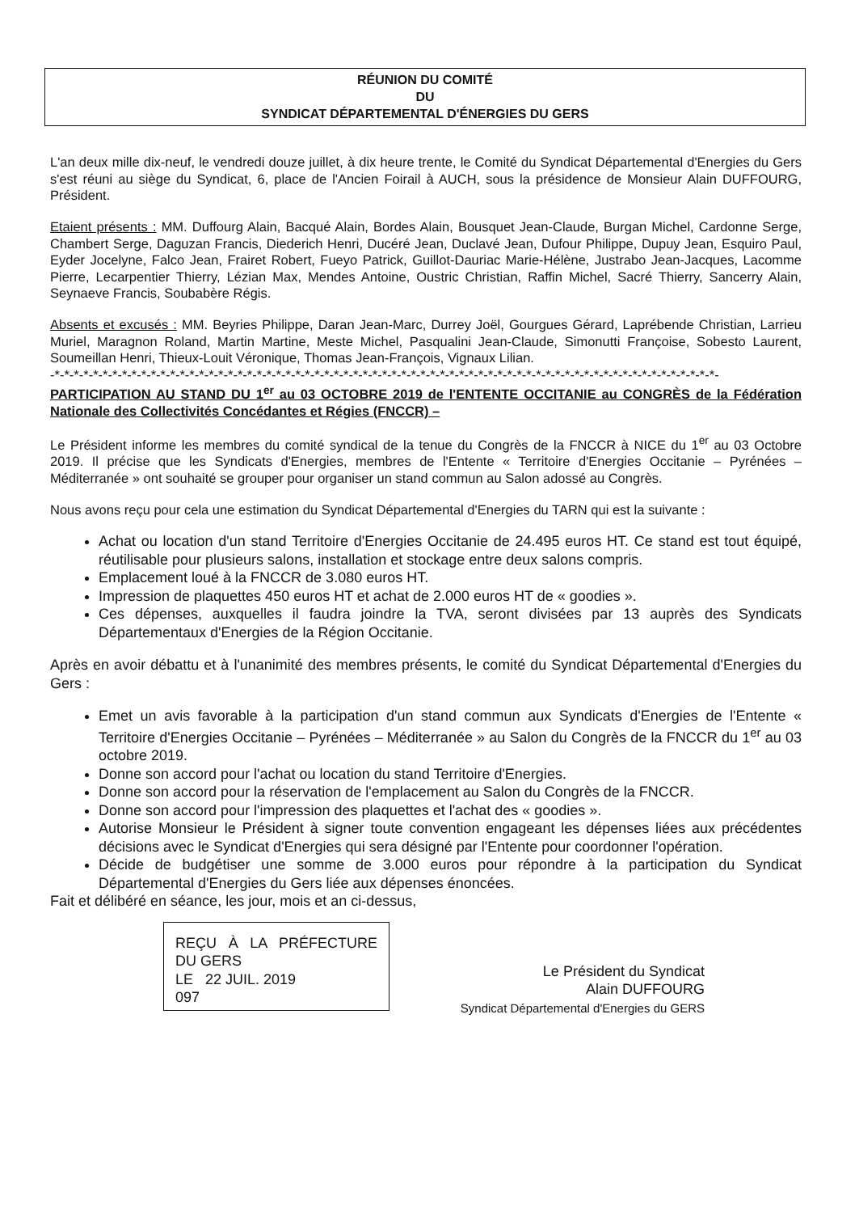RÉUNION DU COMITÉ
DU
SYNDICAT DÉPARTEMENTAL D'ÉNERGIES DU GERS
L'an deux mille dix-neuf, le vendredi douze juillet, à dix heure trente, le Comité du Syndicat Départemental d'Energies du Gers s'est réuni au siège du Syndicat, 6, place de l'Ancien Foirail à AUCH, sous la présidence de Monsieur Alain DUFFOURG, Président.
Etaient présents : MM. Duffourg Alain, Bacqué Alain, Bordes Alain, Bousquet Jean-Claude, Burgan Michel, Cardonne Serge, Chambert Serge, Daguzan Francis, Diederich Henri, Ducéré Jean, Duclavé Jean, Dufour Philippe, Dupuy Jean, Esquiro Paul, Eyder Jocelyne, Falco Jean, Frairet Robert, Fueyo Patrick, Guillot-Dauriac Marie-Hélène, Justrabo Jean-Jacques, Lacomme Pierre, Lecarpentier Thierry, Lézian Max, Mendes Antoine, Oustric Christian, Raffin Michel, Sacré Thierry, Sancerry Alain, Seynaeve Francis, Soubabère Régis.
Absents et excusés : MM. Beyries Philippe, Daran Jean-Marc, Durrey Joël, Gourgues Gérard, Laprébende Christian, Larrieu Muriel, Maragnon Roland, Martin Martine, Meste Michel, Pasqualini Jean-Claude, Simonutti Françoise, Sobesto Laurent, Soumeillan Henri, Thieux-Louit Véronique, Thomas Jean-François, Vignaux Lilian.
-*-*-*-*-*-*-*-*-*-*-*-*-*-*-*-*-*-*-*-*-*-*-*-*-*-*-*-*-*-*-*-*-*-*-*-*-*-*-*-*-*-*-*-*-*-*-*-*-*-*-*-*-*-*-*-*-*-*-*-*-*-*-*-*-*-*-*-*-*-
PARTICIPATION AU STAND DU 1<sup>er</sup> au 03 OCTOBRE 2019 de l'ENTENTE OCCITANIE au CONGRÈS de la Fédération Nationale des Collectivités Concédantes et Régies (FNCCR) –
Le Président informe les membres du comité syndical de la tenue du Congrès de la FNCCR à NICE du 1<sup>er</sup> au 03 Octobre 2019. Il précise que les Syndicats d'Energies, membres de l'Entente « Territoire d'Energies Occitanie – Pyrénées – Méditerranée » ont souhaité se grouper pour organiser un stand commun au Salon adossé au Congrès.
Nous avons reçu pour cela une estimation du Syndicat Départemental d'Energies du TARN qui est la suivante :
Achat ou location d'un stand Territoire d'Energies Occitanie de 24.495 euros HT. Ce stand est tout équipé, réutilisable pour plusieurs salons, installation et stockage entre deux salons compris.
Emplacement loué à la FNCCR de 3.080 euros HT.
Impression de plaquettes 450 euros HT et achat de 2.000 euros HT de « goodies ».
Ces dépenses, auxquelles il faudra joindre la TVA, seront divisées par 13 auprès des Syndicats Départementaux d'Energies de la Région Occitanie.
Après en avoir débattu et à l'unanimité des membres présents, le comité du Syndicat Départemental d'Energies du Gers :
Emet un avis favorable à la participation d'un stand commun aux Syndicats d'Energies de l'Entente « Territoire d'Energies Occitanie – Pyrénées – Méditerranée » au Salon du Congrès de la FNCCR du 1<sup>er</sup> au 03 octobre 2019.
Donne son accord pour l'achat ou location du stand Territoire d'Energies.
Donne son accord pour la réservation de l'emplacement au Salon du Congrès de la FNCCR.
Donne son accord pour l'impression des plaquettes et l'achat des « goodies ».
Autorise Monsieur le Président à signer toute convention engageant les dépenses liées aux précédentes décisions avec le Syndicat d'Energies qui sera désigné par l'Entente pour coordonner l'opération.
Décide de budgétiser une somme de 3.000 euros pour répondre à la participation du Syndicat Départemental d'Energies du Gers liée aux dépenses énoncées.
Fait et délibéré en séance, les jour, mois et an ci-dessus,
REÇU À LA PRÉFECTURE DU GERS
LE 22 JUIL. 2019
097
Le Président du Syndicat
Alain DUFFOURG
Syndicat Départemental d'Energies du GERS